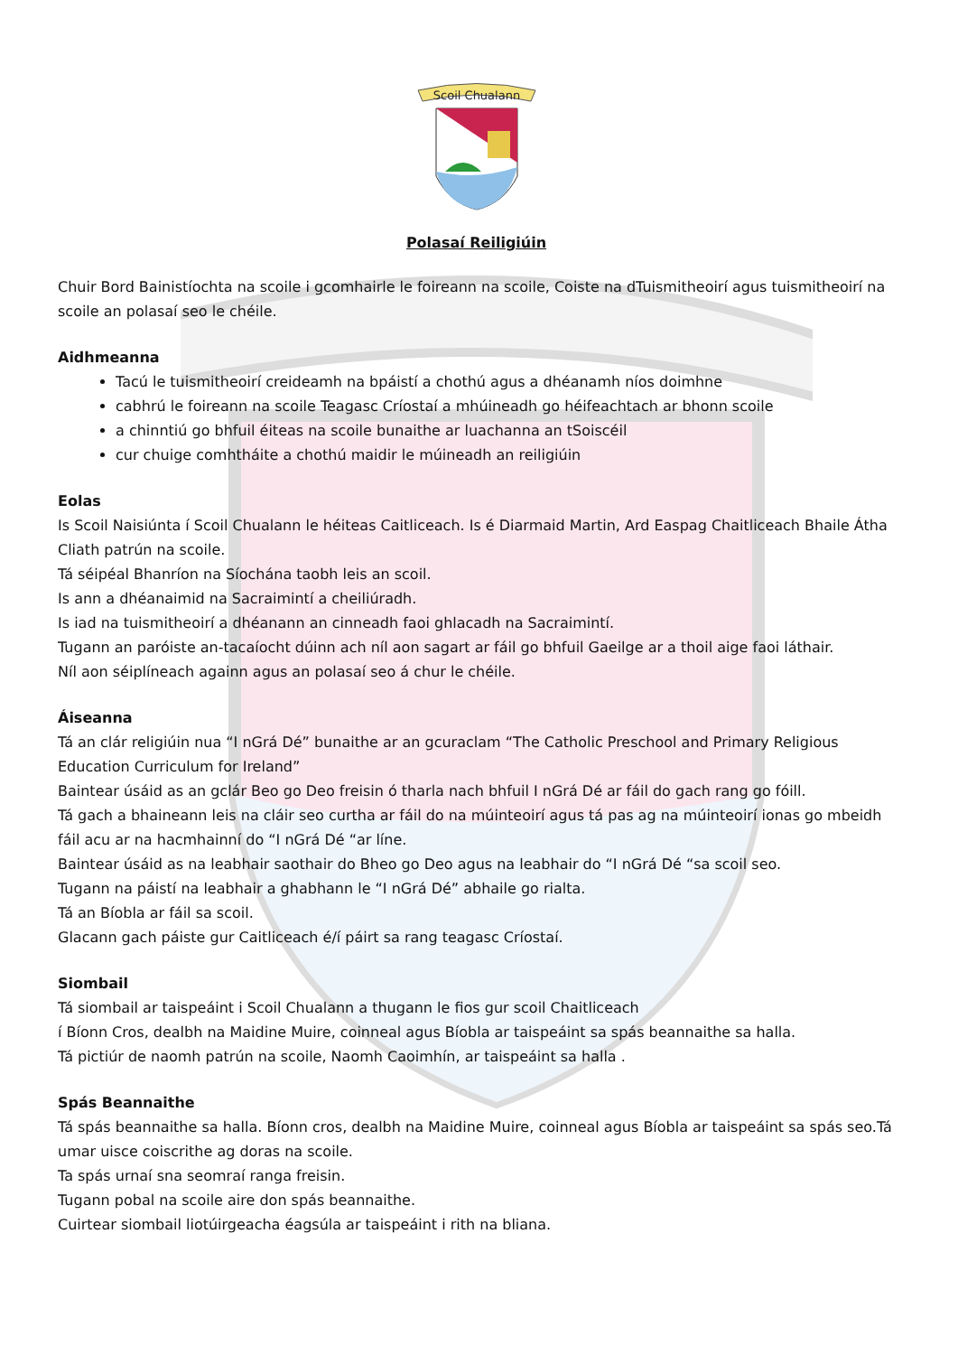Scoil Chualann
Polasaí Reiligiúin
Chuir Bord Bainistíochta na scoile i gcomhairle le foireann na scoile, Coiste na dTuismitheoirí agus tuismitheoirí na scoile an polasaí seo le chéile.
Aidhmeanna
Tacú le tuismitheoirí creideamh na bpáistí a chothú agus a dhéanamh níos doimhne
cabhrú le foireann na scoile Teagasc Críostaí a mhúineadh go héifeachtach ar bhonn scoile
a chinntiú go bhfuil éiteas na scoile bunaithe ar luachanna an tSoiscéil
cur chuige comhtháite a chothú maidir le múineadh an reiligiúin
Eolas
Is Scoil Naisiúnta í Scoil Chualann le héiteas Caitliceach. Is é Diarmaid Martin, Ard Easpag Chaitliceach Bhaile Átha Cliath patrún na scoile.
Tá séipéal Bhanríon na Síochána taobh leis an scoil.
Is ann a dhéanaimid na Sacraimintí a cheiliúradh.
Is iad na tuismitheoirí a dhéanann an cinneadh faoi ghlacadh na Sacraimintí.
Tugann an paróiste an-tacaíocht dúinn ach níl aon sagart ar fáil go bhfuil Gaeilge ar a thoil aige faoi láthair.
Níl aon séiplíneach againn agus an polasaí seo á chur le chéile.
Áiseanna
Tá an clár religiúin nua “I nGrá Dé” bunaithe ar an gcuraclam “The Catholic Preschool and Primary Religious Education Curriculum for Ireland”
Baintear úsáid as an gclár Beo go Deo freisin ó tharla nach bhfuil I nGrá Dé ar fáil do gach rang go fóill.
Tá gach a bhaineann leis na cláir seo curtha ar fáil do na múinteoirí agus tá pas ag na múinteoirí ionas go mbeidh fáil acu ar na hacmhainní do “I nGrá Dé “ar líne.
Baintear úsáid as na leabhair saothair do Bheo go Deo agus na leabhair do “I nGrá Dé “sa scoil seo.
Tugann na páistí na leabhair a ghabhann le “I nGrá Dé” abhaile go rialta.
Tá an Bíobla ar fáil sa scoil.
Glacann gach páiste gur Caitliceach é/í páirt sa rang teagasc Críostaí.
Siombail
Tá siombail ar taispeáint i Scoil Chualann a thugann le fios gur scoil Chaitliceach
í Bíonn Cros, dealbh na Maidine Muire, coinneal agus Bíobla ar taispeáint sa spás beannaithe sa halla.
Tá pictiúr de naomh patrún na scoile, Naomh Caoimhín, ar taispeáint sa halla .
Spás Beannaithe
Tá spás beannaithe sa halla. Bíonn cros, dealbh na Maidine Muire, coinneal agus Bíobla ar taispeáint sa spás seo.Tá umar uisce coiscrithe ag doras na scoile.
Ta spás urnaí sna seomraí ranga freisin.
Tugann pobal na scoile aire don spás beannaithe.
Cuirtear siombail liotúirgeacha éagsúla ar taispeáint i rith na bliana.